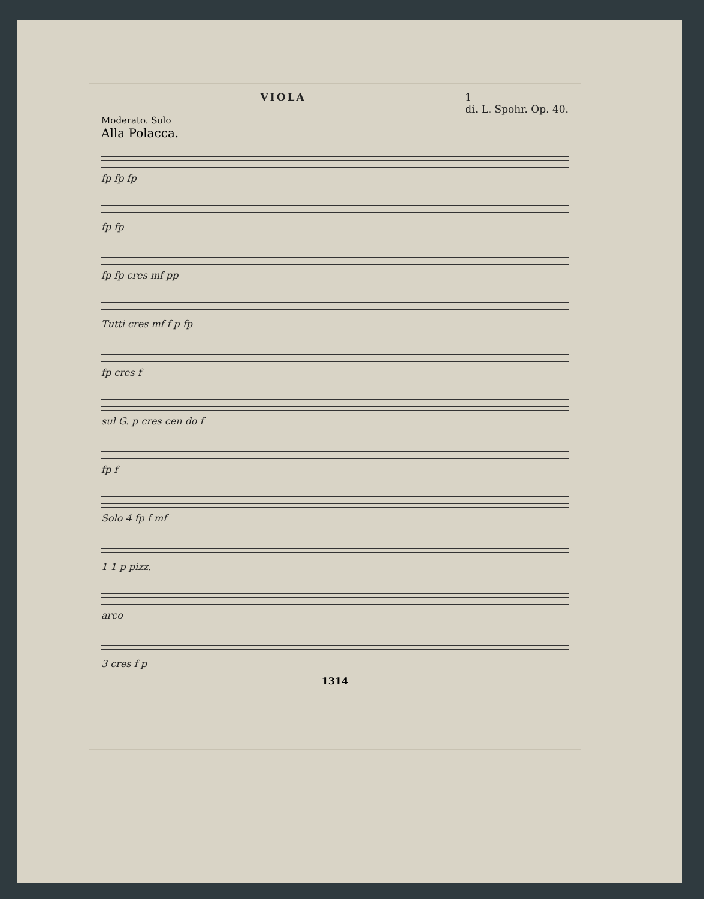VIOLA 1
di. L. Spohr. Op. 40.
Moderato. Solo
Alla Polacca.
fp fp fp
fp fp
fp fp cres mf pp
Tutti cres mf f p fp
fp cres f
sul G. p cres cen do f
fp f
Solo 4 fp f mf
1 1 p pizz.
arco
3 cres f p
1314